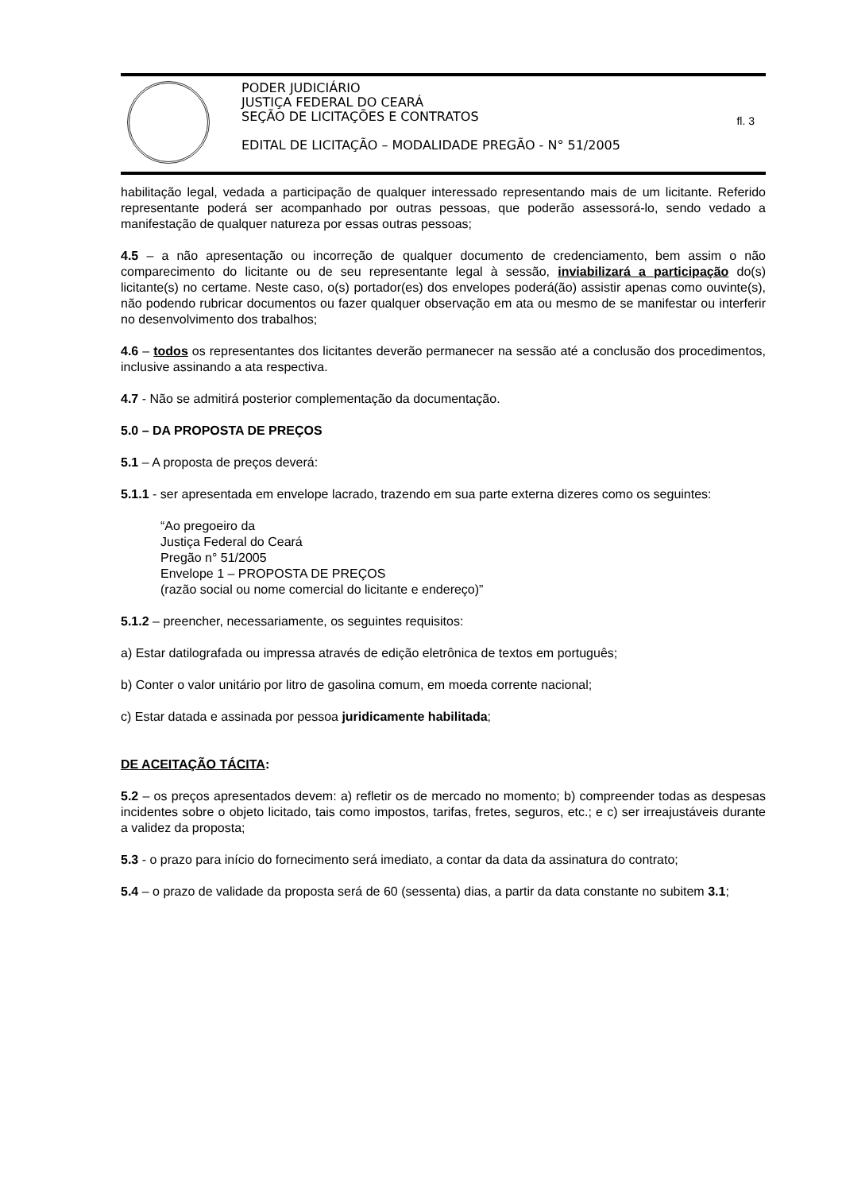PODER JUDICIÁRIO
JUSTIÇA FEDERAL DO CEARÁ
SEÇÃO DE LICITAÇÕES E CONTRATOS
EDITAL DE LICITAÇÃO – MODALIDADE PREGÃO - N° 51/2005
fl. 3
habilitação legal, vedada a participação de qualquer interessado representando mais de um licitante. Referido representante poderá ser acompanhado por outras pessoas, que poderão assessorá-lo, sendo vedado a manifestação de qualquer natureza por essas outras pessoas;
4.5 – a não apresentação ou incorreção de qualquer documento de credenciamento, bem assim o não comparecimento do licitante ou de seu representante legal à sessão, inviabilizará a participação do(s) licitante(s) no certame. Neste caso, o(s) portador(es) dos envelopes poderá(ão) assistir apenas como ouvinte(s), não podendo rubricar documentos ou fazer qualquer observação em ata ou mesmo de se manifestar ou interferir no desenvolvimento dos trabalhos;
4.6 – todos os representantes dos licitantes deverão permanecer na sessão até a conclusão dos procedimentos, inclusive assinando a ata respectiva.
4.7 - Não se admitirá posterior complementação da documentação.
5.0 – DA PROPOSTA DE PREÇOS
5.1 – A proposta de preços deverá:
5.1.1 - ser apresentada em envelope lacrado, trazendo em sua parte externa dizeres como os seguintes:
“Ao pregoeiro da
Justiça Federal do Ceará
Pregão n° 51/2005
Envelope 1 – PROPOSTA DE PREÇOS
(razão social ou nome comercial do licitante e endereço)”
5.1.2 – preencher, necessariamente, os seguintes requisitos:
a) Estar datilografada ou impressa através de edição eletrônica de textos em português;
b) Conter o valor unitário por litro de gasolina comum, em moeda corrente nacional;
c) Estar datada e assinada por pessoa juridicamente habilitada;
DE ACEITAÇÃO TÁCITA:
5.2 – os preços apresentados devem: a) refletir os de mercado no momento; b) compreender todas as despesas incidentes sobre o objeto licitado, tais como impostos, tarifas, fretes, seguros, etc.; e c) ser irreajustáveis durante a validez da proposta;
5.3 - o prazo para início do fornecimento será imediato, a contar da data da assinatura do contrato;
5.4 – o prazo de validade da proposta será de 60 (sessenta) dias, a partir da data constante no subitem 3.1;